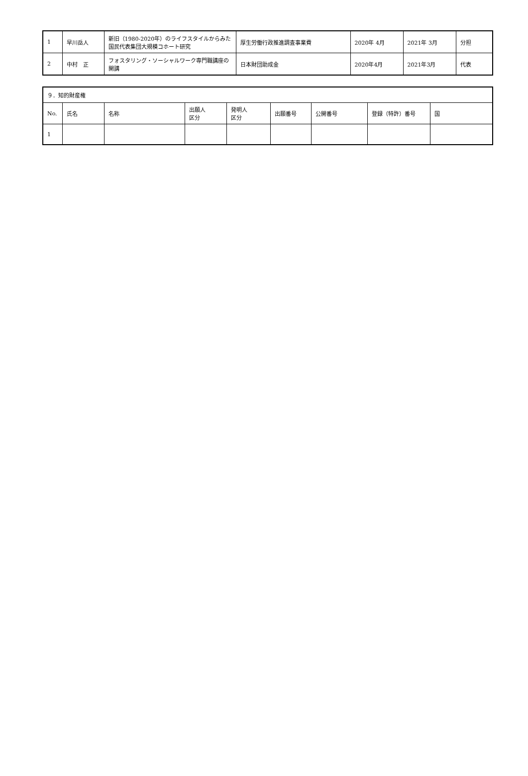| 1 | 早川岳人 | 新旧（1980-2020年）のライフスタイルからみた国民代表集団大規模コホート研究 | 厚生労働行政推進調査事業費 | 2020年 4月 | 2021年 3月 | 分担 |
| 2 | 中村 正 | フォスタリング・ソーシャルワーク専門職講座の開講 | 日本財団助成金 | 2020年4月 | 2021年3月 | 代表 |
| ９．知的財産権 | | | | | | | | |
| No. | 氏名 | 名称 | 出願人 区分 | 発明人 区分 | 出願番号 | 公開番号 | 登録（特許）番号 | 国 |
| 1 | | | | | | | | |